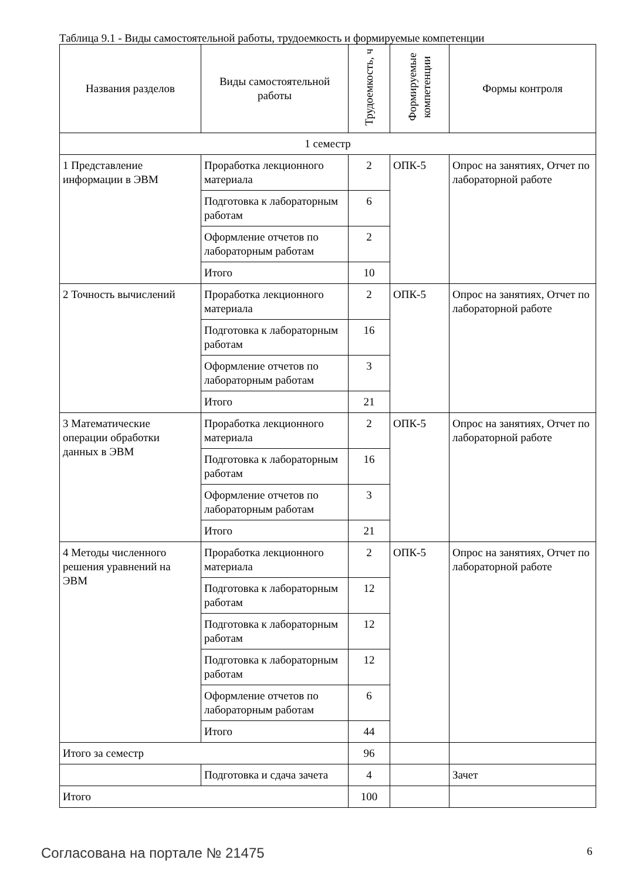Таблица 9.1 - Виды самостоятельной работы, трудоемкость и формируемые компетенции
| Названия разделов | Виды самостоятельной работы | Трудоемкость, ч | Формируемые компетенции | Формы контроля |
| --- | --- | --- | --- | --- |
| 1 семестр | | | | |
| 1 Представление информации в ЭВМ | Проработка лекционного материала | 2 | ОПК-5 | Опрос на занятиях, Отчет по лабораторной работе |
| | Подготовка к лабораторным работам | 6 | | |
| | Оформление отчетов по лабораторным работам | 2 | | |
| | Итого | 10 | | |
| 2 Точность вычислений | Проработка лекционного материала | 2 | ОПК-5 | Опрос на занятиях, Отчет по лабораторной работе |
| | Подготовка к лабораторным работам | 16 | | |
| | Оформление отчетов по лабораторным работам | 3 | | |
| | Итого | 21 | | |
| 3 Математические операции обработки данных в ЭВМ | Проработка лекционного материала | 2 | ОПК-5 | Опрос на занятиях, Отчет по лабораторной работе |
| | Подготовка к лабораторным работам | 16 | | |
| | Оформление отчетов по лабораторным работам | 3 | | |
| | Итого | 21 | | |
| 4 Методы численного решения уравнений на ЭВМ | Проработка лекционного материала | 2 | ОПК-5 | Опрос на занятиях, Отчет по лабораторной работе |
| | Подготовка к лабораторным работам | 12 | | |
| | Подготовка к лабораторным работам | 12 | | |
| | Подготовка к лабораторным работам | 12 | | |
| | Оформление отчетов по лабораторным работам | 6 | | |
| | Итого | 44 | | |
| Итого за семестр | | 96 | | |
| | Подготовка и сдача зачета | 4 | | Зачет |
| Итого | | 100 | | |
Согласована на портале № 21475 6